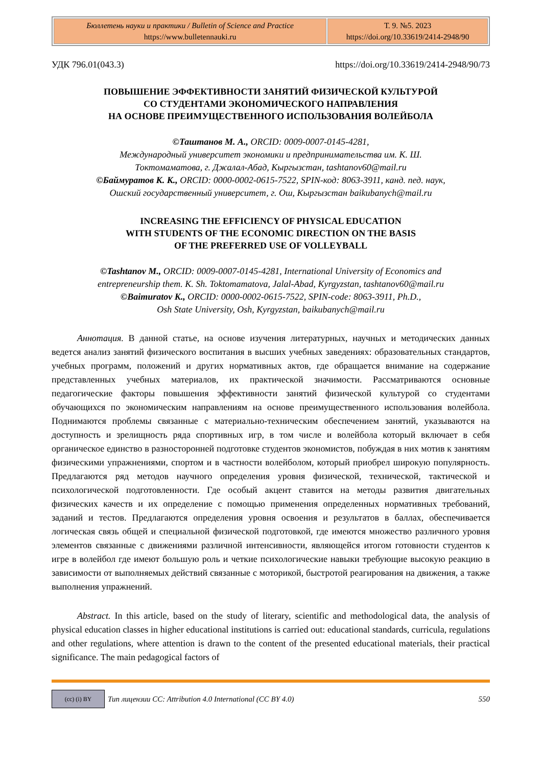| Бюллетень науки и практики / Bulletin of Science and Practice https://www.bulletennauki.ru | Т. 9. №5. 2023 https://doi.org/10.33619/2414-2948/90 |
УДК 796.01(043.3) https://doi.org/10.33619/2414-2948/90/73
ПОВЫШЕНИЕ ЭФФЕКТИВНОСТИ ЗАНЯТИЙ ФИЗИЧЕСКОЙ КУЛЬТУРОЙ
СО СТУДЕНТАМИ ЭКОНОМИЧЕСКОГО НАПРАВЛЕНИЯ
НА ОСНОВЕ ПРЕИМУЩЕСТВЕННОГО ИСПОЛЬЗОВАНИЯ ВОЛЕЙБОЛА
©Таштанов М. А., ORCID: 0009-0007-0145-4281,
Международный университет экономики и предпринимательства им. К. Ш.
Токтомаматова, г. Джалал-Абад, Кыргызстан, tashtanov60@mail.ru
©Баймуратов К. К., ORCID: 0000-0002-0615-7522, SPIN-код: 8063-3911, канд. пед. наук,
Ошский государственный университет, г. Ош, Кыргызстан baikubanych@mail.ru
INCREASING THE EFFICIENCY OF PHYSICAL EDUCATION
WITH STUDENTS OF THE ECONOMIC DIRECTION ON THE BASIS
OF THE PREFERRED USE OF VOLLEYBALL
©Tashtanov M., ORCID: 0009-0007-0145-4281, International University of Economics and
entrepreneurship them. K. Sh. Toktomamatova, Jalal-Abad, Kyrgyzstan, tashtanov60@mail.ru
©Baimuratov K., ORCID: 0000-0002-0615-7522, SPIN-code: 8063-3911, Ph.D.,
Osh State University, Osh, Kyrgyzstan, baikubanych@mail.ru
Аннотация. В данной статье, на основе изучения литературных, научных и методических данных ведется анализ занятий физического воспитания в высших учебных заведениях: образовательных стандартов, учебных программ, положений и других нормативных актов, где обращается внимание на содержание представленных учебных материалов, их практической значимости. Рассматриваются основные педагогические факторы повышения эффективности занятий физической культурой со студентами обучающихся по экономическим направлениям на основе преимущественного использования волейбола. Поднимаются проблемы связанные с материально-техническим обеспечением занятий, указываются на доступность и зрелищность ряда спортивных игр, в том числе и волейбола который включает в себя органическое единство в разносторонней подготовке студентов экономистов, побуждая в них мотив к занятиям физическими упражнениями, спортом и в частности волейболом, который приобрел широкую популярность. Предлагаются ряд методов научного определения уровня физической, технической, тактической и психологической подготовленности. Где особый акцент ставится на методы развития двигательных физических качеств и их определение с помощью применения определенных нормативных требований, заданий и тестов. Предлагаются определения уровня освоения и результатов в баллах, обеспечивается логическая связь общей и специальной физической подготовкой, где имеются множество различного уровня элементов связанные с движениями различной интенсивности, являющейся итогом готовности студентов к игре в волейбол где имеют большую роль и четкие психологические навыки требующие высокую реакцию в зависимости от выполняемых действий связанные с моторикой, быстротой реагирования на движения, а также выполнения упражнений.
Abstract. In this article, based on the study of literary, scientific and methodological data, the analysis of physical education classes in higher educational institutions is carried out: educational standards, curricula, regulations and other regulations, where attention is drawn to the content of the presented educational materials, their practical significance. The main pedagogical factors of
(cc) (i) BY
Тип лицензии CC: Attribution 4.0 International (CC BY 4.0) 550